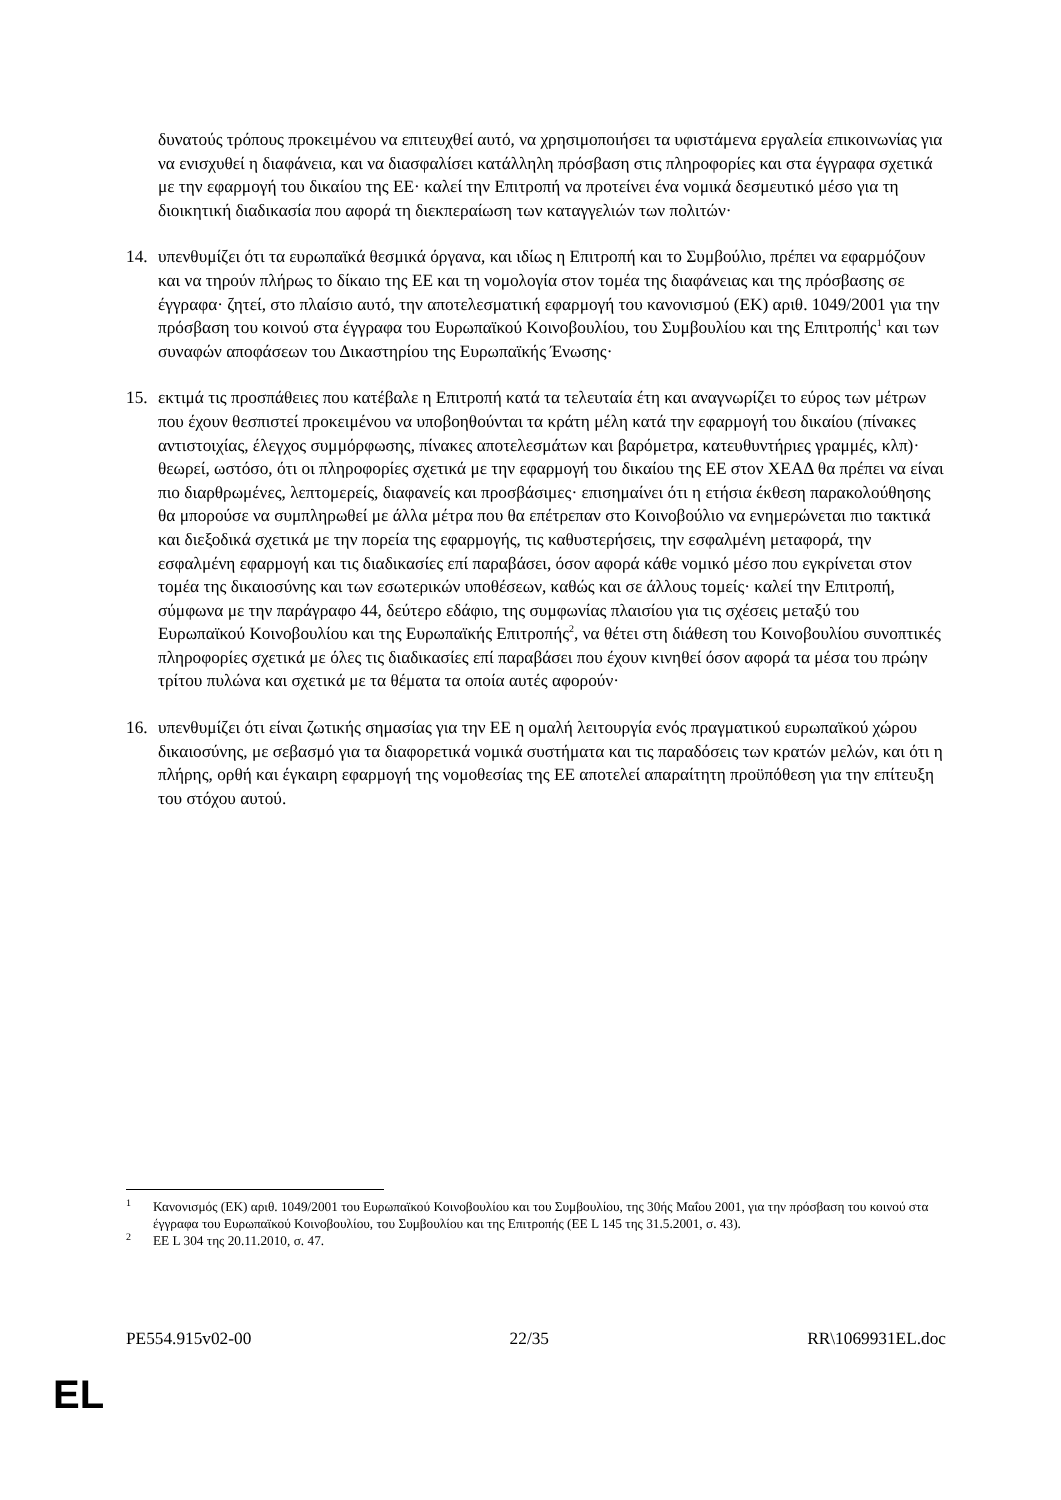δυνατούς τρόπους προκειμένου να επιτευχθεί αυτό, να χρησιμοποιήσει τα υφιστάμενα εργαλεία επικοινωνίας για να ενισχυθεί η διαφάνεια, και να διασφαλίσει κατάλληλη πρόσβαση στις πληροφορίες και στα έγγραφα σχετικά με την εφαρμογή του δικαίου της ΕΕ· καλεί την Επιτροπή να προτείνει ένα νομικά δεσμευτικό μέσο για τη διοικητική διαδικασία που αφορά τη διεκπεραίωση των καταγγελιών των πολιτών·
14. υπενθυμίζει ότι τα ευρωπαϊκά θεσμικά όργανα, και ιδίως η Επιτροπή και το Συμβούλιο, πρέπει να εφαρμόζουν και να τηρούν πλήρως το δίκαιο της ΕΕ και τη νομολογία στον τομέα της διαφάνειας και της πρόσβασης σε έγγραφα· ζητεί, στο πλαίσιο αυτό, την αποτελεσματική εφαρμογή του κανονισμού (ΕΚ) αριθ. 1049/2001 για την πρόσβαση του κοινού στα έγγραφα του Ευρωπαϊκού Κοινοβουλίου, του Συμβουλίου και της Επιτροπής<sup>1</sup> και των συναφών αποφάσεων του Δικαστηρίου της Ευρωπαϊκής Ένωσης·
15. εκτιμά τις προσπάθειες που κατέβαλε η Επιτροπή κατά τα τελευταία έτη και αναγνωρίζει το εύρος των μέτρων που έχουν θεσπιστεί προκειμένου να υποβοηθούνται τα κράτη μέλη κατά την εφαρμογή του δικαίου (πίνακες αντιστοιχίας, έλεγχος συμμόρφωσης, πίνακες αποτελεσμάτων και βαρόμετρα, κατευθυντήριες γραμμές, κλπ)· θεωρεί, ωστόσο, ότι οι πληροφορίες σχετικά με την εφαρμογή του δικαίου της ΕΕ στον ΧΕΑΔ θα πρέπει να είναι πιο διαρθρωμένες, λεπτομερείς, διαφανείς και προσβάσιμες· επισημαίνει ότι η ετήσια έκθεση παρακολούθησης θα μπορούσε να συμπληρωθεί με άλλα μέτρα που θα επέτρεπαν στο Κοινοβούλιο να ενημερώνεται πιο τακτικά και διεξοδικά σχετικά με την πορεία της εφαρμογής, τις καθυστερήσεις, την εσφαλμένη μεταφορά, την εσφαλμένη εφαρμογή και τις διαδικασίες επί παραβάσει, όσον αφορά κάθε νομικό μέσο που εγκρίνεται στον τομέα της δικαιοσύνης και των εσωτερικών υποθέσεων, καθώς και σε άλλους τομείς· καλεί την Επιτροπή, σύμφωνα με την παράγραφο 44, δεύτερο εδάφιο, της συμφωνίας πλαισίου για τις σχέσεις μεταξύ του Ευρωπαϊκού Κοινοβουλίου και της Ευρωπαϊκής Επιτροπής<sup>2</sup>, να θέτει στη διάθεση του Κοινοβουλίου συνοπτικές πληροφορίες σχετικά με όλες τις διαδικασίες επί παραβάσει που έχουν κινηθεί όσον αφορά τα μέσα του πρώην τρίτου πυλώνα και σχετικά με τα θέματα τα οποία αυτές αφορούν·
16. υπενθυμίζει ότι είναι ζωτικής σημασίας για την ΕΕ η ομαλή λειτουργία ενός πραγματικού ευρωπαϊκού χώρου δικαιοσύνης, με σεβασμό για τα διαφορετικά νομικά συστήματα και τις παραδόσεις των κρατών μελών, και ότι η πλήρης, ορθή και έγκαιρη εφαρμογή της νομοθεσίας της ΕΕ αποτελεί απαραίτητη προϋπόθεση για την επίτευξη του στόχου αυτού.
<sup>1</sup> Κανονισμός (ΕΚ) αριθ. 1049/2001 του Ευρωπαϊκού Κοινοβουλίου και του Συμβουλίου, της 30ής Μαΐου 2001, για την πρόσβαση του κοινού στα έγγραφα του Ευρωπαϊκού Κοινοβουλίου, του Συμβουλίου και της Επιτροπής (ΕΕ L 145 της 31.5.2001, σ. 43).
<sup>2</sup> ΕΕ L 304 της 20.11.2010, σ. 47.
PE554.915v02-00 22/35 RR\1069931EL.doc
EL